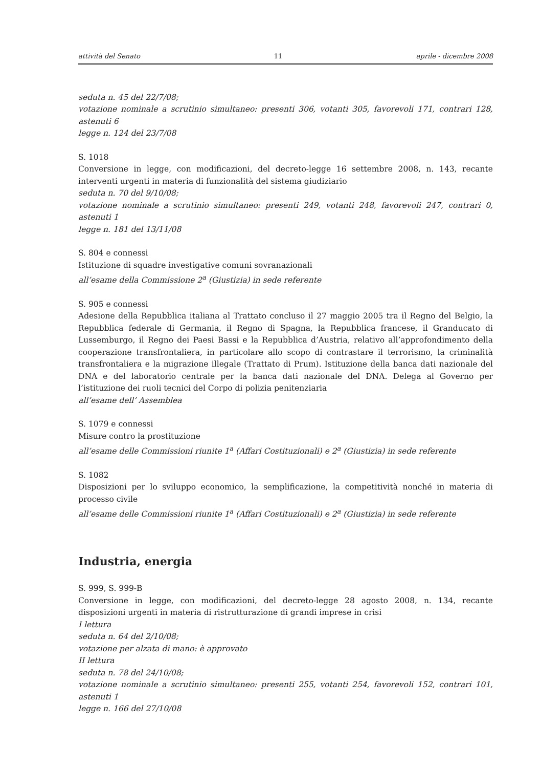attività del Senato 11 aprile - dicembre 2008
seduta n. 45 del 22/7/08;
votazione nominale a scrutinio simultaneo: presenti 306, votanti 305, favorevoli 171, contrari 128, astenuti 6
legge n. 124 del 23/7/08
S. 1018
Conversione in legge, con modificazioni, del decreto-legge 16 settembre 2008, n. 143, recante interventi urgenti in materia di funzionalità del sistema giudiziario
seduta n. 70 del 9/10/08;
votazione nominale a scrutinio simultaneo: presenti 249, votanti 248, favorevoli 247, contrari 0, astenuti 1
legge n. 181 del 13/11/08
S. 804 e connessi
Istituzione di squadre investigative comuni sovranazionali
all’esame della Commissione 2<sup>a</sup> (Giustizia) in sede referente
S. 905 e connessi
Adesione della Repubblica italiana al Trattato concluso il 27 maggio 2005 tra il Regno del Belgio, la Repubblica federale di Germania, il Regno di Spagna, la Repubblica francese, il Granducato di Lussemburgo, il Regno dei Paesi Bassi e la Repubblica d’Austria, relativo all’approfondimento della cooperazione transfrontaliera, in particolare allo scopo di contrastare il terrorismo, la criminalità transfrontaliera e la migrazione illegale (Trattato di Prum). Istituzione della banca dati nazionale del DNA e del laboratorio centrale per la banca dati nazionale del DNA. Delega al Governo per l’istituzione dei ruoli tecnici del Corpo di polizia penitenziaria
all’esame dell’ Assemblea
S. 1079 e connessi
Misure contro la prostituzione
all’esame delle Commissioni riunite 1<sup>a</sup> (Affari Costituzionali) e 2<sup>a</sup> (Giustizia) in sede referente
S. 1082
Disposizioni per lo sviluppo economico, la semplificazione, la competitività nonché in materia di processo civile
all’esame delle Commissioni riunite 1<sup>a</sup> (Affari Costituzionali) e 2<sup>a</sup> (Giustizia) in sede referente
Industria, energia
S. 999, S. 999-B
Conversione in legge, con modificazioni, del decreto-legge 28 agosto 2008, n. 134, recante disposizioni urgenti in materia di ristrutturazione di grandi imprese in crisi
I lettura
seduta n. 64 del 2/10/08;
votazione per alzata di mano: è approvato
II lettura
seduta n. 78 del 24/10/08;
votazione nominale a scrutinio simultaneo: presenti 255, votanti 254, favorevoli 152, contrari 101, astenuti 1
legge n. 166 del 27/10/08